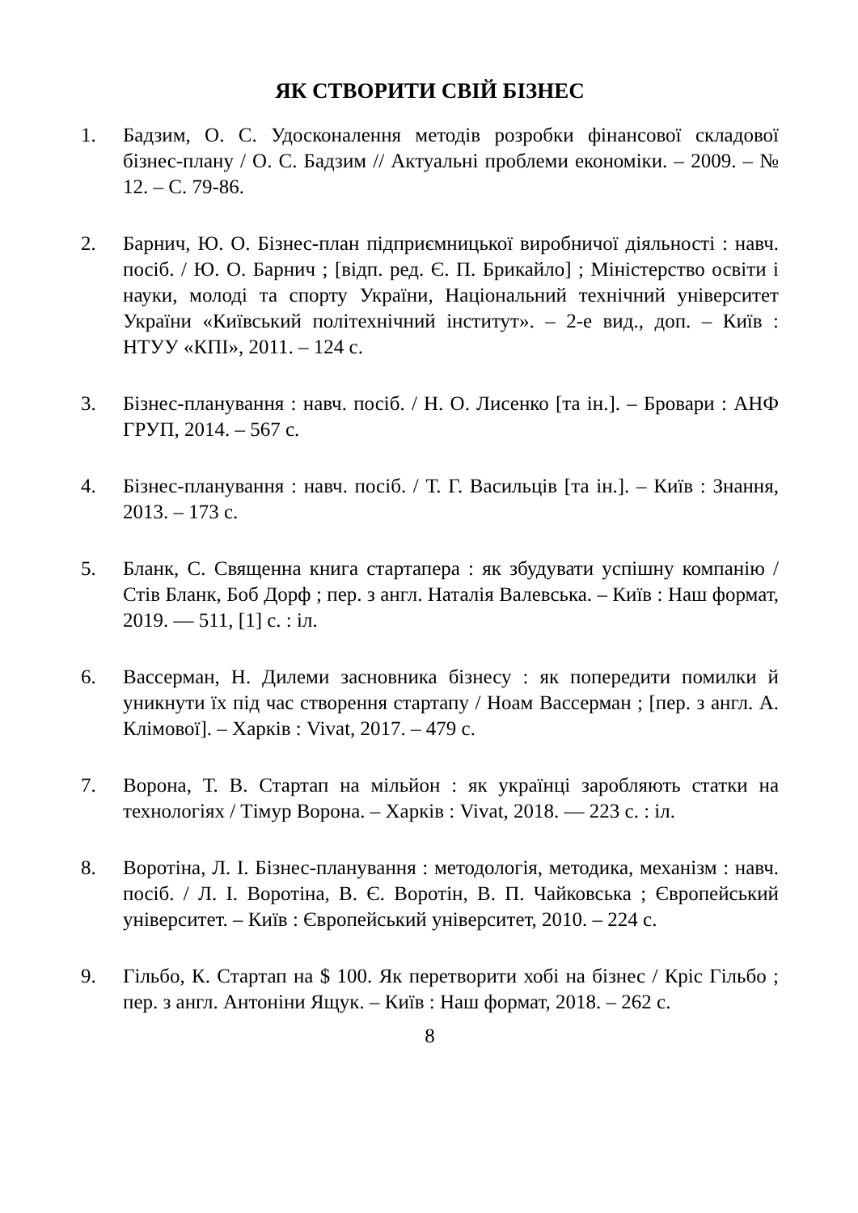ЯК СТВОРИТИ СВІЙ БІЗНЕС
1. Бадзим, О. С. Удосконалення методів розробки фінансової складової бізнес-плану / О. С. Бадзим // Актуальні проблеми економіки. – 2009. – № 12. – С. 79-86.
2. Барнич, Ю. О. Бізнес-план підприємницької виробничої діяльності : навч. посіб. / Ю. О. Барнич ; [відп. ред. Є. П. Брикайло] ; Міністерство освіти і науки, молоді та спорту України, Національний технічний університет України «Київський політехнічний інститут». – 2-е вид., доп. – Київ : НТУУ «КПІ», 2011. – 124 с.
3. Бізнес-планування : навч. посіб. / Н. О. Лисенко [та ін.]. – Бровари : АНФ ГРУП, 2014. – 567 с.
4. Бізнес-планування : навч. посіб. / Т. Г. Васильців [та ін.]. – Київ : Знання, 2013. – 173 с.
5. Бланк, С. Священна книга стартапера : як збудувати успішну компанію / Стів Бланк, Боб Дорф ; пер. з англ. Наталія Валевська. – Київ : Наш формат, 2019. — 511, [1] с. : іл.
6. Вассерман, Н. Дилеми засновника бізнесу : як попередити помилки й уникнути їх під час створення стартапу / Ноам Вассерман ; [пер. з англ. А. Клімової]. – Харків : Vivat, 2017. – 479 с.
7. Ворона, Т. В. Стартап на мільйон : як українці заробляють статки на технологіях / Тімур Ворона. – Харків : Vivat, 2018. — 223 с. : іл.
8. Воротіна, Л. І. Бізнес-планування : методологія, методика, механізм : навч. посіб. / Л. І. Воротіна, В. Є. Воротін, В. П. Чайковська ; Європейський університет. – Київ : Європейський університет, 2010. – 224 с.
9. Гільбо, К. Стартап на $ 100. Як перетворити хобі на бізнес / Кріс Гільбо ; пер. з англ. Антоніни Ящук. – Київ : Наш формат, 2018. – 262 с.
8